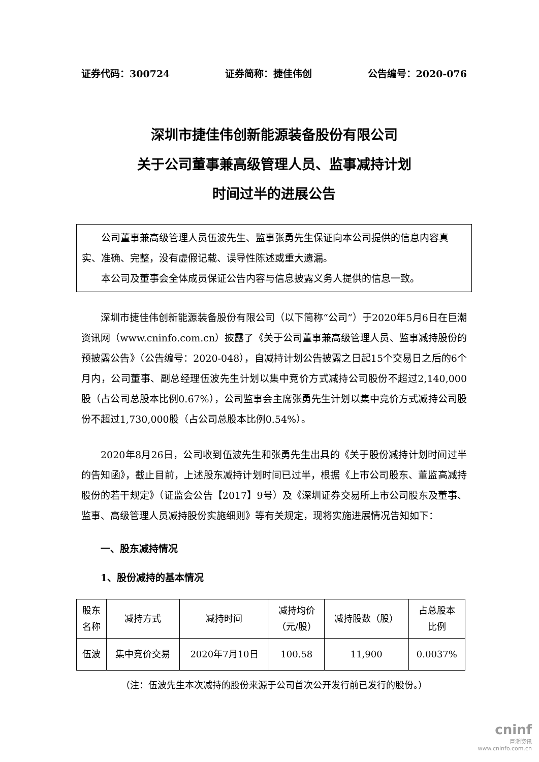证券代码：300724 证券简称：捷佳伟创 公告编号：2020-076
深圳市捷佳伟创新能源装备股份有限公司
关于公司董事兼高级管理人员、监事减持计划
时间过半的进展公告
公司董事兼高级管理人员伍波先生、监事张勇先生保证向本公司提供的信息内容真实、准确、完整，没有虚假记载、误导性陈述或重大遗漏。
本公司及董事会全体成员保证公告内容与信息披露义务人提供的信息一致。
深圳市捷佳伟创新能源装备股份有限公司（以下简称“公司”）于2020年5月6日在巨潮资讯网（www.cninfo.com.cn）披露了《关于公司董事兼高级管理人员、监事减持股份的预披露公告》（公告编号：2020-048），自减持计划公告披露之日起15个交易日之后的6个月内，公司董事、副总经理伍波先生计划以集中竞价方式减持公司股份不超过2,140,000股（占公司总股本比例0.67%），公司监事会主席张勇先生计划以集中竞价方式减持公司股份不超过1,730,000股（占公司总股本比例0.54%）。
2020年8月26日，公司收到伍波先生和张勇先生出具的《关于股份减持计划时间过半的告知函》，截止目前，上述股东减持计划时间已过半，根据《上市公司股东、董监高减持股份的若干规定》（证监会公告【2017】9号）及《深圳证券交易所上市公司股东及董事、监事、高级管理人员减持股份实施细则》等有关规定，现将实施进展情况告知如下：
一、股东减持情况
1、股份减持的基本情况
| 股东 名称 | 减持方式 | 减持时间 | 减持均价 （元/股） | 减持股数（股） | 占总股本 比例 |
| 伍波 | 集中竞价交易 | 2020年7月10日 | 100.58 | 11,900 | 0.0037% |
（注：伍波先生本次减持的股份来源于公司首次公开发行前已发行的股份。）
cninf
巨潮资讯
www.cninfo.com.cn